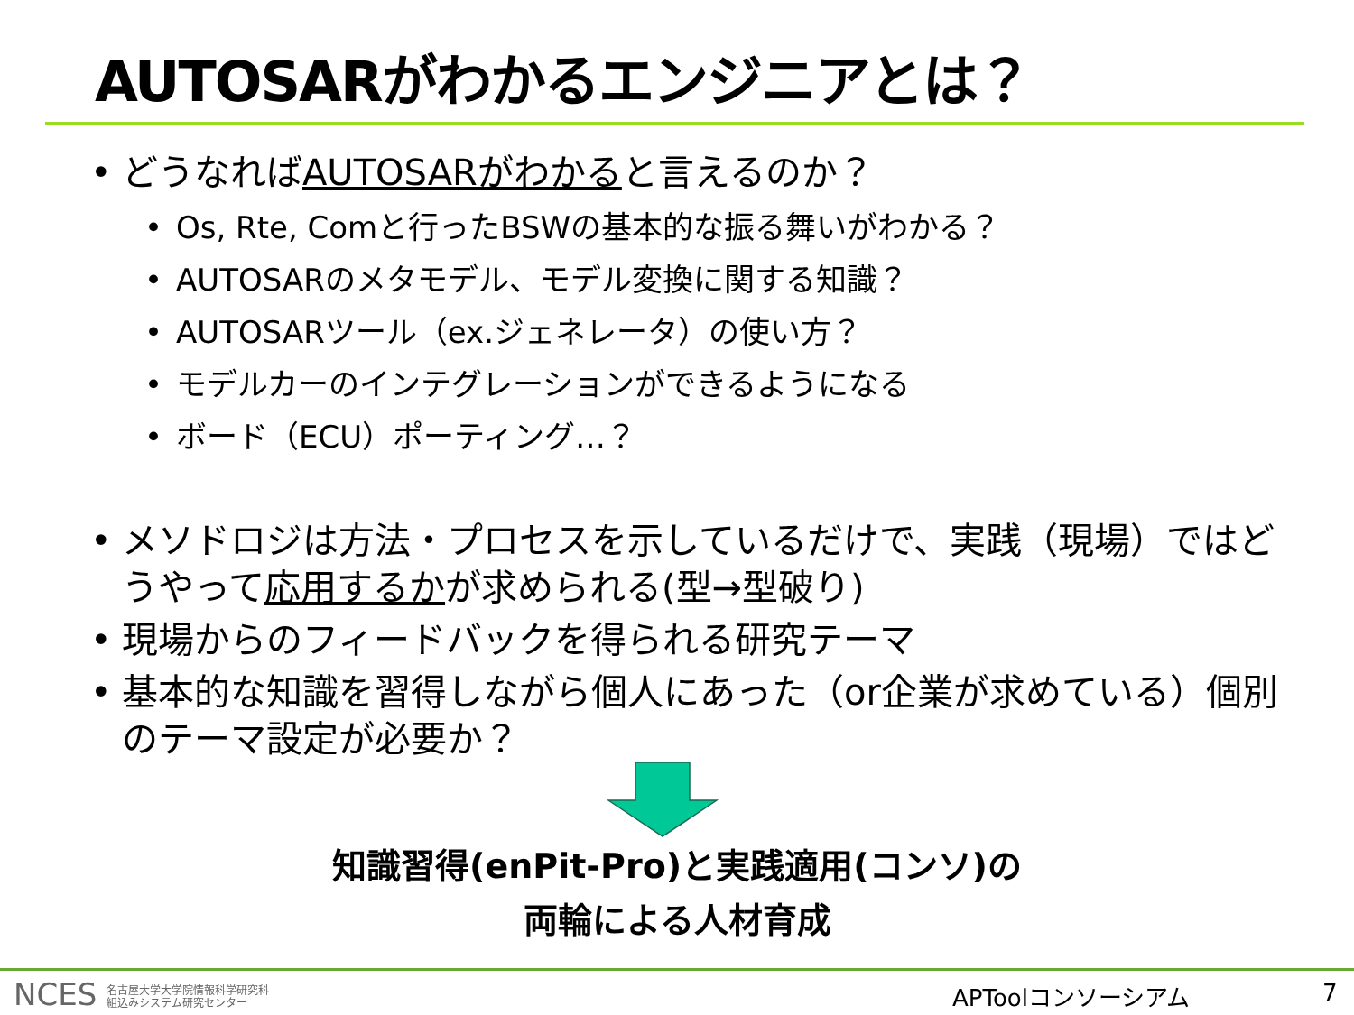AUTOSARがわかるエンジニアとは？
• どうなればAUTOSARがわかると言えるのか？
• Os, Rte, Comと行ったBSWの基本的な振る舞いがわかる？
• AUTOSARのメタモデル、モデル変換に関する知識？
• AUTOSARツール（ex.ジェネレータ）の使い方？
• モデルカーのインテグレーションができるようになる
• ボード（ECU）ポーティング…？
• メソドロジは方法・プロセスを示しているだけで、実践（現場）ではどうやって応用するかが求められる(型→型破り)
• 現場からのフィードバックを得られる研究テーマ
• 基本的な知識を習得しながら個人にあった（or企業が求めている）個別のテーマ設定が必要か？
知識習得(enPit-Pro)と実践適用(コンソ)の
両輪による人材育成
NCES 名古屋大学大学院情報科学研究科
組込みシステム研究センター
APToolコンソーシアム 7